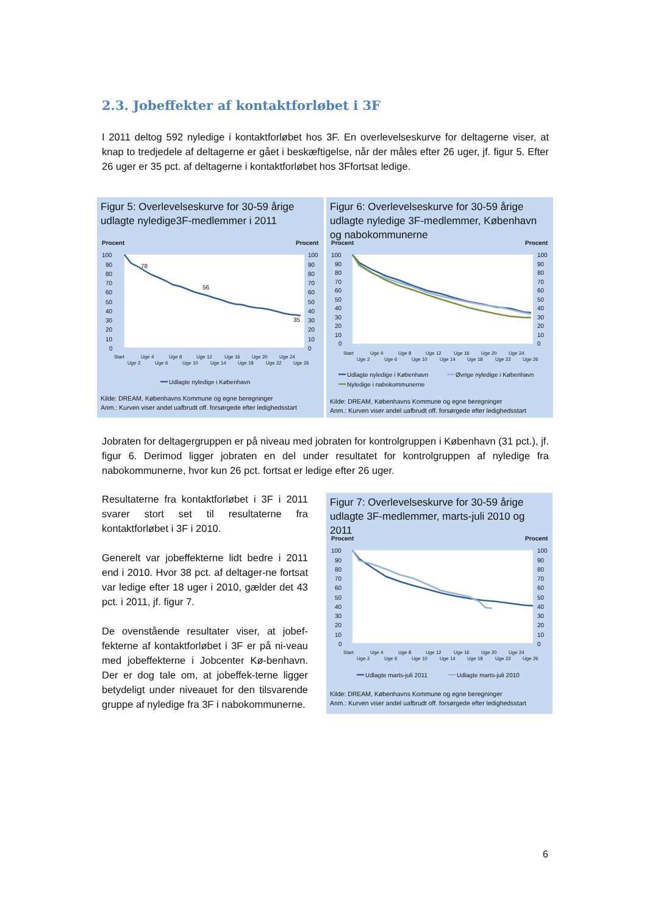2.3. Jobeffekter af kontaktforløbet i 3F
I 2011 deltog 592 nyledige i kontaktforløbet hos 3F. En overlevelseskurve for deltagerne viser, at knap to tredjedele af deltagerne er gået i beskæftigelse, når der måles efter 26 uger, jf. figur 5. Efter 26 uger er 35 pct. af deltagerne i kontaktforløbet hos 3Ffortsat ledige.
Figur 5: Overlevelseskurve for 30-59 årige udlagte nyledige3F-medlemmer i 2011
Procent
Procent
100
90
80
70
60
50
40
30
20
10
0
100
90
80
70
60
50
40
30
20
10
0
78
56
35
Start
Uge 2
Uge 4
Uge 6
Uge 8
Uge 10
Uge 12
Uge 14
Uge 16
Uge 18
Uge 20
Uge 22
Uge 24
Uge 26
Udlagte nyledige i København
Kilde: DREAM, Københavns Kommune og egne beregninger
Anm.: Kurven viser andel uafbrudt off. forsørgede efter ledighedsstart
Figur 6: Overlevelseskurve for 30-59 årige udlagte nyledige 3F-medlemmer, København og nabokommunerne
Procent
Procent
100
90
80
70
60
50
40
30
20
10
0
100
90
80
70
60
50
40
30
20
10
0
Start
Uge 2
Uge 4
Uge 6
Uge 8
Uge 10
Uge 12
Uge 14
Uge 16
Uge 18
Uge 20
Uge 22
Uge 24
Uge 26
Udlagte nyledige i København
Øvrige nyledige i København
Nyledige i nabokommunerne
Kilde: DREAM, Københavns Kommune og egne beregninger
Anm.: Kurven viser andel uafbrudt off. forsørgede efter ledighedsstart
Jobraten for deltagergruppen er på niveau med jobraten for kontrolgruppen i København (31 pct.), jf. figur 6. Derimod ligger jobraten en del under resultatet for kontrolgruppen af nyledige fra nabokommunerne, hvor kun 26 pct. fortsat er ledige efter 26 uger.
Resultaterne fra kontaktforløbet i 3F i 2011 svarer stort set til resultaterne fra kontaktforløbet i 3F i 2010.
Generelt var jobeffekterne lidt bedre i 2011 end i 2010. Hvor 38 pct. af deltager-ne fortsat var ledige efter 18 uger i 2010, gælder det 43 pct. i 2011, jf. figur 7.
De ovenstående resultater viser, at jobef-fekterne af kontaktforløbet i 3F er på ni-veau med jobeffekterne i Jobcenter Kø-benhavn. Der er dog tale om, at jobeffek-terne ligger betydeligt under niveauet for den tilsvarende gruppe af nyledige fra 3F i nabokommunerne.
Figur 7: Overlevelseskurve for 30-59 årige udlagte 3F-medlemmer, marts-juli 2010 og 2011
Procent
Procent
100
90
80
70
60
50
40
30
20
10
0
100
90
80
70
60
50
40
30
20
10
0
Start
Uge 2
Uge 4
Uge 6
Uge 8
Uge 10
Uge 12
Uge 14
Uge 16
Uge 18
Uge 20
Uge 22
Uge 24
Uge 26
Udlagte marts-juli 2011
Udlagte marts-juli 2010
Kilde: DREAM, Københavns Kommune og egne beregninger
Anm.: Kurven viser andel uafbrudt off. forsørgede efter ledighedsstart
6